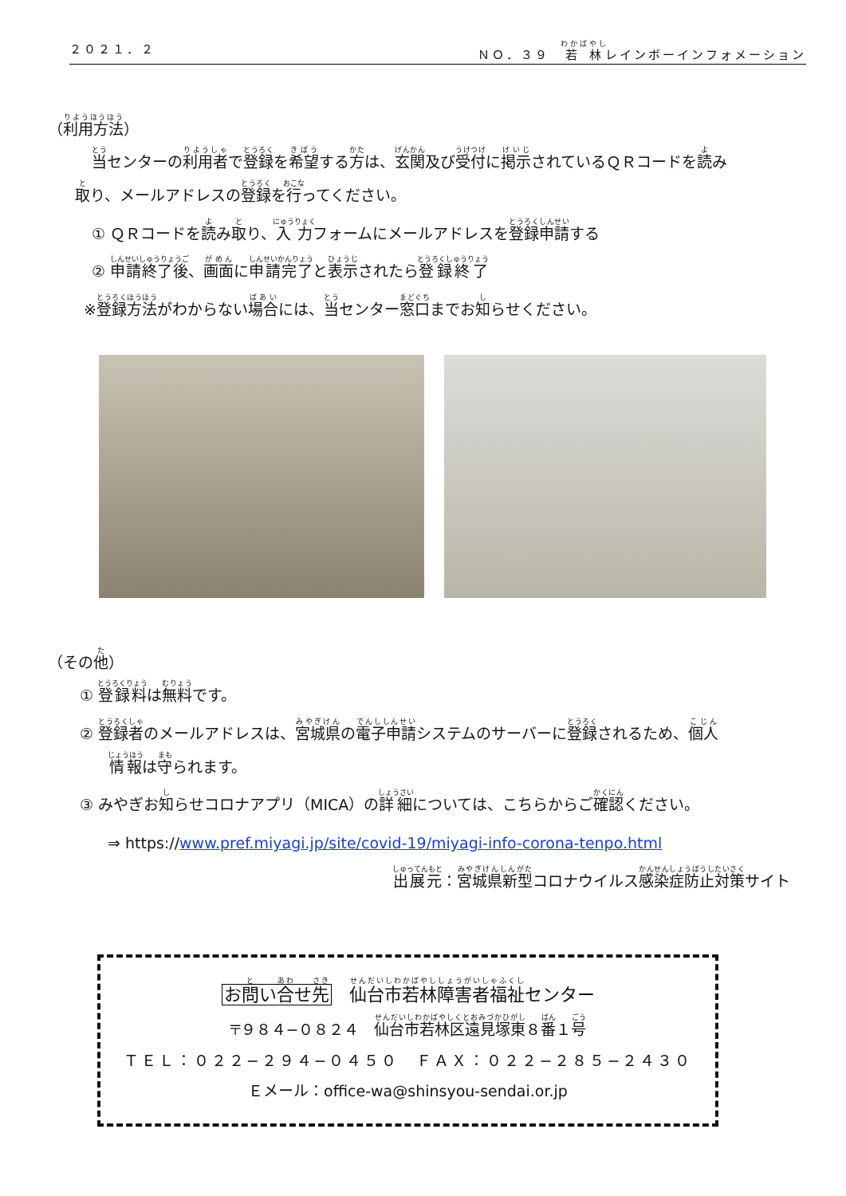２０２１．２ ＮＯ．３９　若林レインボーインフォメーション
（利用方法）
当センターの利用者で登録を希望する方は、玄関及び受付に掲示されているＱＲコードを読み
取り、メールアドレスの登録を行ってください。
① ＱＲコードを読み取り、入力フォームにメールアドレスを登録申請する
② 申請終了後、画面に申請完了と表示されたら登録終了
※登録方法がわからない場合には、当センター窓口までお知らせください。
（その他）
① 登録料は無料です。
② 登録者のメールアドレスは、宮城県の電子申請システムのサーバーに登録されるため、個人
情報は守られます。
③ みやぎお知らせコロナアプリ（MICA）の詳細については、こちらからご確認ください。
⇒ https://www.pref.miyagi.jp/site/covid-19/miyagi-info-corona-tenpo.html
出展元：宮城県新型コロナウイルス感染症防止対策サイト
お問い合せ先　仙台市若林障害者福祉センター
〒９８４−０８２４　仙台市若林区遠見塚東８番１号
ＴＥＬ：０２２−２９４−０４５０　ＦＡＸ：０２２−２８５−２４３０
Ｅメール：office-wa@shinsyou-sendai.or.jp